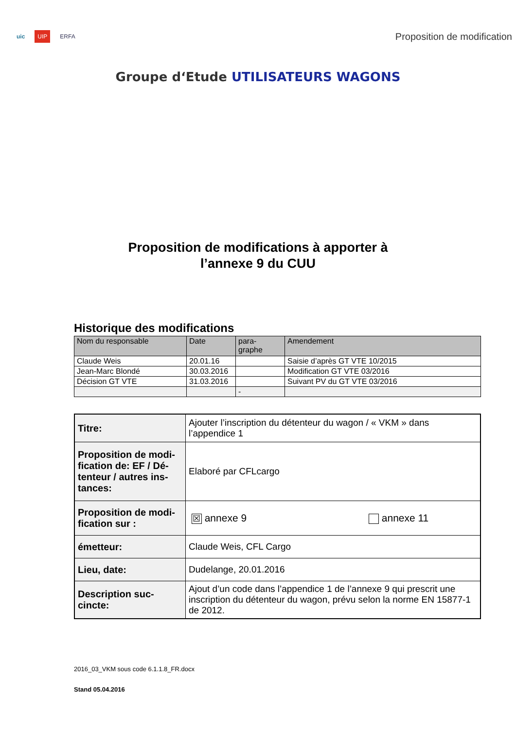uic UIP ERFA
Proposition de modification
Groupe d‘Etude UTILISATEURS WAGONS
Proposition de modifications à apporter à
l’annexe 9 du CUU
Historique des modifications
| Nom du responsable | Date | para- graphe | Amendement |
| Claude Weis | 20.01.16 | | Saisie d’après GT VTE 10/2015 |
| Jean-Marc Blondé | 30.03.2016 | | Modification GT VTE 03/2016 |
| Décision GT VTE | 31.03.2016 | | Suivant PV du GT VTE 03/2016 |
| | | - | |
| Titre: | Ajouter l’inscription du détenteur du wagon / « VKM » dans l’appendice 1 |
| Proposition de modi-fication de: EF / Dé-tenteur / autres ins-tances: | Elaboré par CFLcargo |
| Proposition de modi-fication sur : | ☒ annexe 9 annexe 11 |
| émetteur: | Claude Weis, CFL Cargo |
| Lieu, date: | Dudelange, 20.01.2016 |
| Description suc-cincte: | Ajout d’un code dans l’appendice 1 de l’annexe 9 qui prescrit une inscription du détenteur du wagon, prévu selon la norme EN 15877-1 de 2012. |
2016_03_VKM sous code 6.1.1.8_FR.docx
Stand 05.04.2016